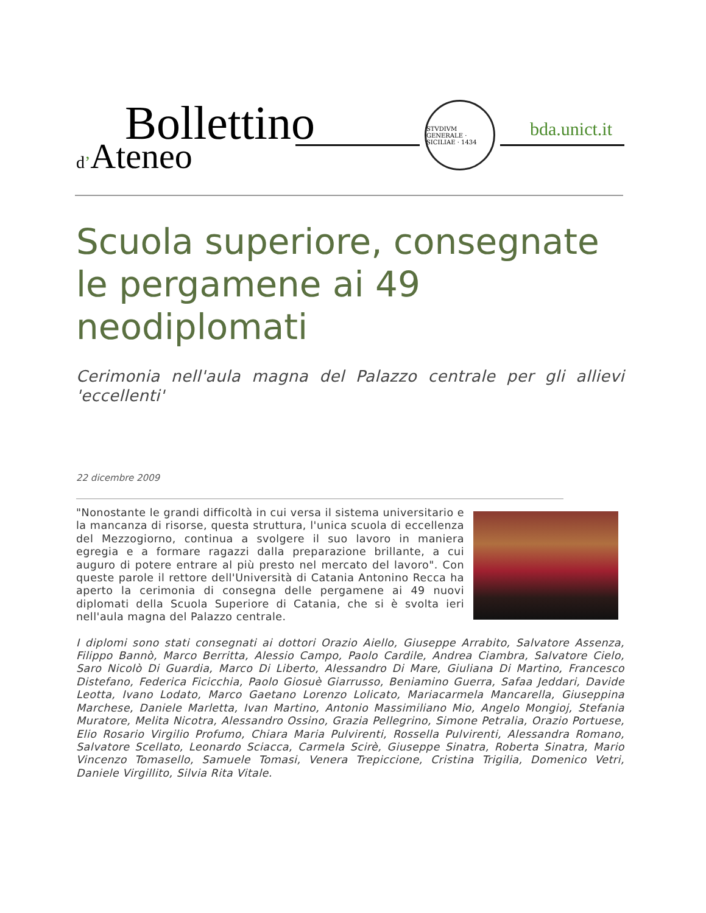Bollettino
d’Ateneo
STVDIVM GENERALE · SICILIAE · 1434
bda.unict.it
Scuola superiore, consegnate le pergamene ai 49 neodiplomati
Cerimonia nell'aula magna del Palazzo centrale per gli allievi 'eccellenti'
22 dicembre 2009
"Nonostante le grandi difficoltà in cui versa il sistema universitario e la mancanza di risorse, questa struttura, l'unica scuola di eccellenza del Mezzogiorno, continua a svolgere il suo lavoro in maniera egregia e a formare ragazzi dalla preparazione brillante, a cui auguro di potere entrare al più presto nel mercato del lavoro". Con queste parole il rettore dell'Università di Catania Antonino Recca ha aperto la cerimonia di consegna delle pergamene ai 49 nuovi diplomati della Scuola Superiore di Catania, che si è svolta ieri nell'aula magna del Palazzo centrale.
I diplomi sono stati consegnati ai dottori Orazio Aiello, Giuseppe Arrabito, Salvatore Assenza, Filippo Bannò, Marco Berritta, Alessio Campo, Paolo Cardile, Andrea Ciambra, Salvatore Cielo, Saro Nicolò Di Guardia, Marco Di Liberto, Alessandro Di Mare, Giuliana Di Martino, Francesco Distefano, Federica Ficicchia, Paolo Giosuè Giarrusso, Beniamino Guerra, Safaa Jeddari, Davide Leotta, Ivano Lodato, Marco Gaetano Lorenzo Lolicato, Mariacarmela Mancarella, Giuseppina Marchese, Daniele Marletta, Ivan Martino, Antonio Massimiliano Mio, Angelo Mongioj, Stefania Muratore, Melita Nicotra, Alessandro Ossino, Grazia Pellegrino, Simone Petralia, Orazio Portuese, Elio Rosario Virgilio Profumo, Chiara Maria Pulvirenti, Rossella Pulvirenti, Alessandra Romano, Salvatore Scellato, Leonardo Sciacca, Carmela Scirè, Giuseppe Sinatra, Roberta Sinatra, Mario Vincenzo Tomasello, Samuele Tomasi, Venera Trepiccione, Cristina Trigilia, Domenico Vetri, Daniele Virgillito, Silvia Rita Vitale.